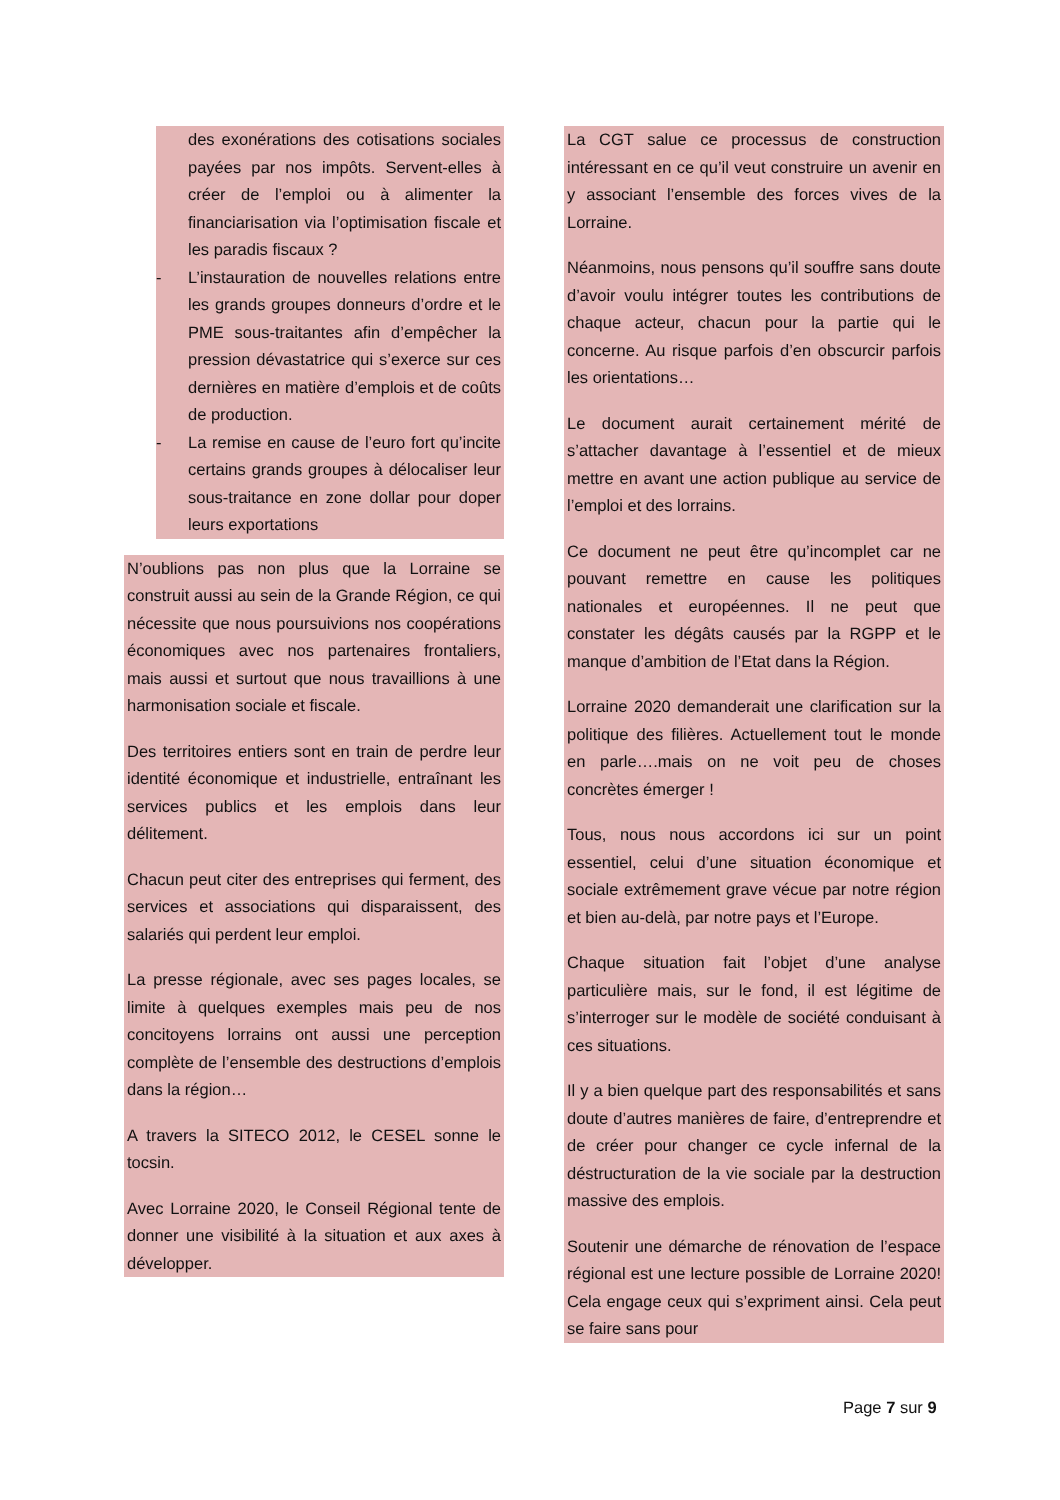des exonérations des cotisations sociales payées par nos impôts. Servent-elles à créer de l’emploi ou à alimenter la financiarisation via l’optimisation fiscale et les paradis fiscaux ?
- L’instauration de nouvelles relations entre les grands groupes donneurs d’ordre et le PME sous-traitantes afin d’empêcher la pression dévastatrice qui s’exerce sur ces dernières en matière d’emplois et de coûts de production.
- La remise en cause de l’euro fort qu’incite certains grands groupes à délocaliser leur sous-traitance en zone dollar pour doper leurs exportations
N’oublions pas non plus que la Lorraine se construit aussi au sein de la Grande Région, ce qui nécessite que nous poursuivions nos coopérations économiques avec nos partenaires frontaliers, mais aussi et surtout que nous travaillions à une harmonisation sociale et fiscale.
Des territoires entiers sont en train de perdre leur identité économique et industrielle, entraînant les services publics et les emplois dans leur délitement.
Chacun peut citer des entreprises qui ferment, des services et associations qui disparaissent, des salariés qui perdent leur emploi.
La presse régionale, avec ses pages locales, se limite à quelques exemples mais peu de nos concitoyens lorrains ont aussi une perception complète de l’ensemble des destructions d’emplois dans la région…
A travers la SITECO 2012, le CESEL sonne le tocsin.
Avec Lorraine 2020, le Conseil Régional tente de donner une visibilité à la situation et aux axes à développer.
La CGT salue ce processus de construction intéressant en ce qu’il veut construire un avenir en y associant l’ensemble des forces vives de la Lorraine.
Néanmoins, nous pensons qu’il souffre sans doute d’avoir voulu intégrer toutes les contributions de chaque acteur, chacun pour la partie qui le concerne. Au risque parfois d’en obscurcir parfois les orientations…
Le document aurait certainement mérité de s’attacher davantage à l’essentiel et de mieux mettre en avant une action publique au service de l’emploi et des lorrains.
Ce document ne peut être qu’incomplet car ne pouvant remettre en cause les politiques nationales et européennes. Il ne peut que constater les dégâts causés par la RGPP et le manque d’ambition de l’Etat dans la Région.
Lorraine 2020 demanderait une clarification sur la politique des filières. Actuellement tout le monde en parle….mais on ne voit peu de choses concrètes émerger !
Tous, nous nous accordons ici sur un point essentiel, celui d’une situation économique et sociale extrêmement grave vécue par notre région et bien au-delà, par notre pays et l’Europe.
Chaque situation fait l’objet d’une analyse particulière mais, sur le fond, il est légitime de s’interroger sur le modèle de société conduisant à ces situations.
Il y a bien quelque part des responsabilités et sans doute d’autres manières de faire, d’entreprendre et de créer pour changer ce cycle infernal de la déstructuration de la vie sociale par la destruction massive des emplois.
Soutenir une démarche de rénovation de l’espace régional est une lecture possible de Lorraine 2020! Cela engage ceux qui s’expriment ainsi. Cela peut se faire sans pour
Page 7 sur 9